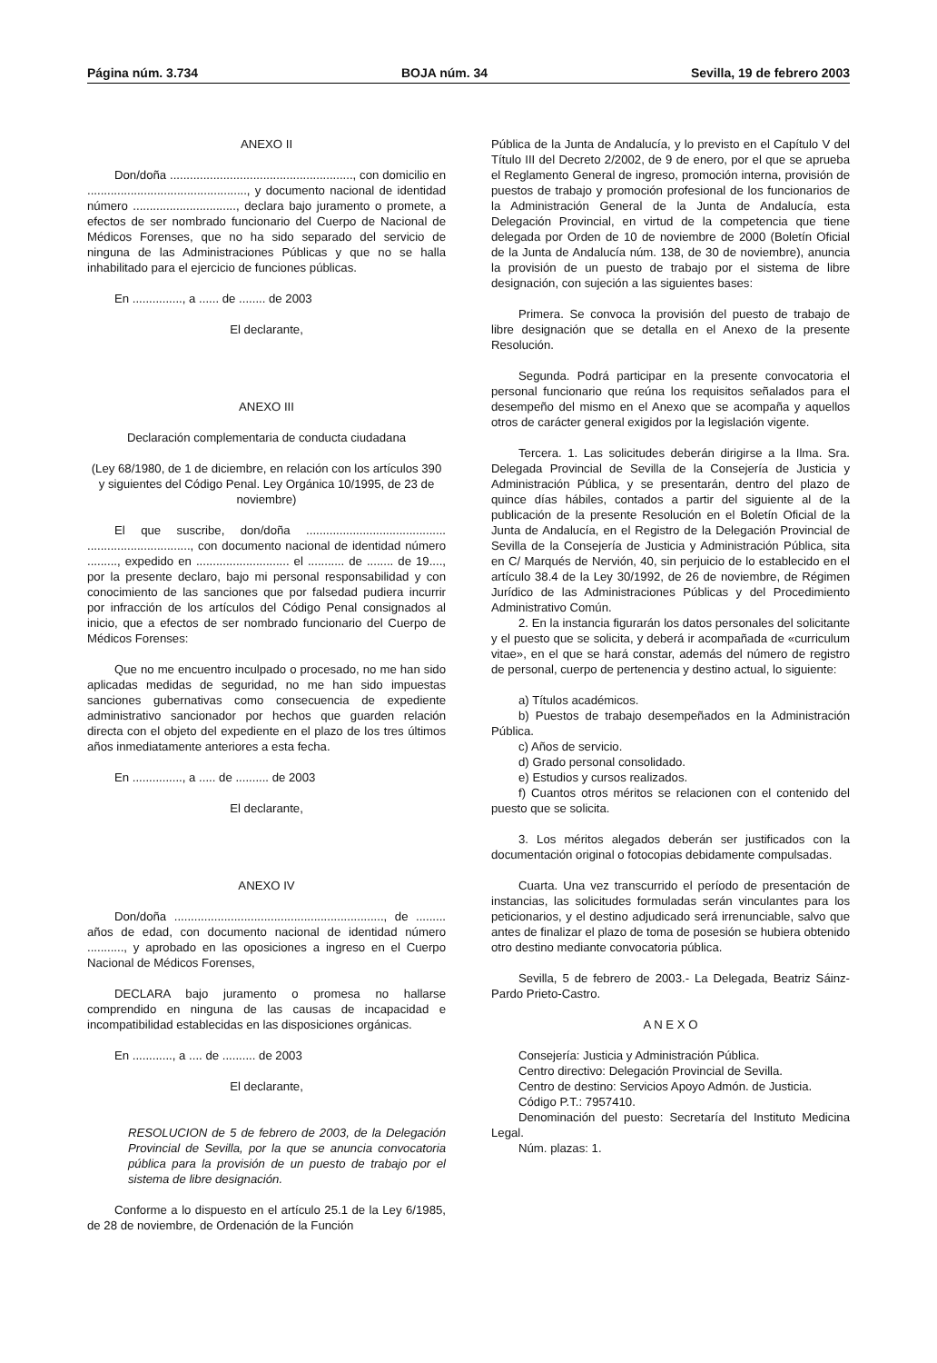Página núm. 3.734 BOJA núm. 34 Sevilla, 19 de febrero 2003
ANEXO II
Don/doña ......................................................., con domicilio en ................................................, y documento nacional de identidad número ..............................., declara bajo juramento o promete, a efectos de ser nombrado funcionario del Cuerpo de Nacional de Médicos Forenses, que no ha sido separado del servicio de ninguna de las Administraciones Públicas y que no se halla inhabilitado para el ejercicio de funciones públicas.
En ..............., a ...... de ........ de 2003
El declarante,
ANEXO III
Declaración complementaria de conducta ciudadana
(Ley 68/1980, de 1 de diciembre, en relación con los artículos 390 y siguientes del Código Penal. Ley Orgánica 10/1995, de 23 de noviembre)
El que suscribe, don/doña .......................................... ..............................., con documento nacional de identidad número ........., expedido en ............................ el ........... de ........ de 19...., por la presente declaro, bajo mi personal responsabilidad y con conocimiento de las sanciones que por falsedad pudiera incurrir por infracción de los artículos del Código Penal consignados al inicio, que a efectos de ser nombrado funcionario del Cuerpo de Médicos Forenses:
Que no me encuentro inculpado o procesado, no me han sido aplicadas medidas de seguridad, no me han sido impuestas sanciones gubernativas como consecuencia de expediente administrativo sancionador por hechos que guarden relación directa con el objeto del expediente en el plazo de los tres últimos años inmediatamente anteriores a esta fecha.
En ..............., a ..... de .......... de 2003
El declarante,
ANEXO IV
Don/doña ..............................................................., de ......... años de edad, con documento nacional de identidad número ..........., y aprobado en las oposiciones a ingreso en el Cuerpo Nacional de Médicos Forenses,
DECLARA bajo juramento o promesa no hallarse comprendido en ninguna de las causas de incapacidad e incompatibilidad establecidas en las disposiciones orgánicas.
En ............, a .... de .......... de 2003
El declarante,
RESOLUCION de 5 de febrero de 2003, de la Delegación Provincial de Sevilla, por la que se anuncia convocatoria pública para la provisión de un puesto de trabajo por el sistema de libre designación.
Conforme a lo dispuesto en el artículo 25.1 de la Ley 6/1985, de 28 de noviembre, de Ordenación de la Función
Pública de la Junta de Andalucía, y lo previsto en el Capítulo V del Título III del Decreto 2/2002, de 9 de enero, por el que se aprueba el Reglamento General de ingreso, promoción interna, provisión de puestos de trabajo y promoción profesional de los funcionarios de la Administración General de la Junta de Andalucía, esta Delegación Provincial, en virtud de la competencia que tiene delegada por Orden de 10 de noviembre de 2000 (Boletín Oficial de la Junta de Andalucía núm. 138, de 30 de noviembre), anuncia la provisión de un puesto de trabajo por el sistema de libre designación, con sujeción a las siguientes bases:
Primera. Se convoca la provisión del puesto de trabajo de libre designación que se detalla en el Anexo de la presente Resolución.
Segunda. Podrá participar en la presente convocatoria el personal funcionario que reúna los requisitos señalados para el desempeño del mismo en el Anexo que se acompaña y aquellos otros de carácter general exigidos por la legislación vigente.
Tercera. 1. Las solicitudes deberán dirigirse a la Ilma. Sra. Delegada Provincial de Sevilla de la Consejería de Justicia y Administración Pública, y se presentarán, dentro del plazo de quince días hábiles, contados a partir del siguiente al de la publicación de la presente Resolución en el Boletín Oficial de la Junta de Andalucía, en el Registro de la Delegación Provincial de Sevilla de la Consejería de Justicia y Administración Pública, sita en C/ Marqués de Nervión, 40, sin perjuicio de lo establecido en el artículo 38.4 de la Ley 30/1992, de 26 de noviembre, de Régimen Jurídico de las Administraciones Públicas y del Procedimiento Administrativo Común.
2. En la instancia figurarán los datos personales del solicitante y el puesto que se solicita, y deberá ir acompañada de «curriculum vitae», en el que se hará constar, además del número de registro de personal, cuerpo de pertenencia y destino actual, lo siguiente:
a) Títulos académicos.
b) Puestos de trabajo desempeñados en la Administración Pública.
c) Años de servicio.
d) Grado personal consolidado.
e) Estudios y cursos realizados.
f) Cuantos otros méritos se relacionen con el contenido del puesto que se solicita.
3. Los méritos alegados deberán ser justificados con la documentación original o fotocopias debidamente compulsadas.
Cuarta. Una vez transcurrido el período de presentación de instancias, las solicitudes formuladas serán vinculantes para los peticionarios, y el destino adjudicado será irrenunciable, salvo que antes de finalizar el plazo de toma de posesión se hubiera obtenido otro destino mediante convocatoria pública.
Sevilla, 5 de febrero de 2003.- La Delegada, Beatriz Sáinz-Pardo Prieto-Castro.
A N E X O
Consejería: Justicia y Administración Pública.
Centro directivo: Delegación Provincial de Sevilla.
Centro de destino: Servicios Apoyo Admón. de Justicia.
Código P.T.: 7957410.
Denominación del puesto: Secretaría del Instituto Medicina Legal.
Núm. plazas: 1.